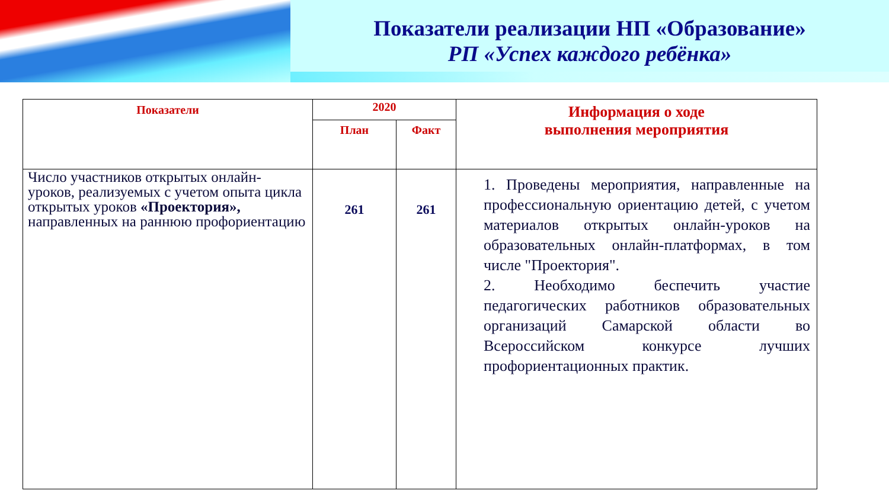Показатели реализации НП «Образование»
РП «Успех каждого ребёнка»
| Показатели | 2020 | | Информация о ходе выполнения мероприятия |
| --- | --- | --- | --- |
| | План | Факт | |
| Число участников открытых онлайн-уроков, реализуемых с учетом опыта цикла открытых уроков «Проектория», направленных на раннюю профориентацию | 261 | 261 | 1. Проведены мероприятия, направленные на профессиональную ориентацию детей, с учетом материалов открытых онлайн-уроков на образовательных онлайн-платформах, в том числе "Проектория". 2. Необходимо беспечить участие педагогических работников образовательных организаций Самарской области во Всероссийском конкурсе лучших профориентационных практик. |